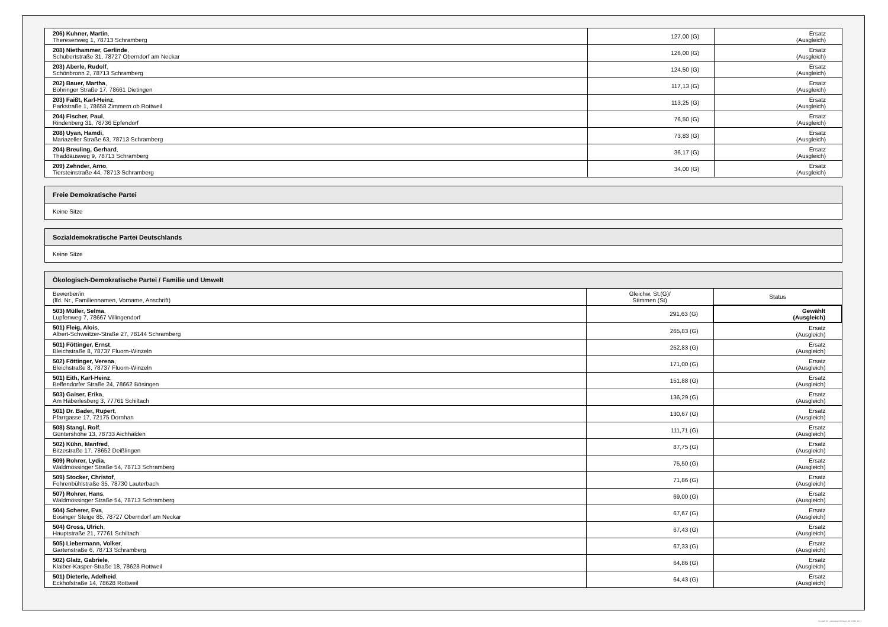| 206) Kuhner, Martin , Theresenweg 1, 78713 Schramberg | 127,00 (G) | Ersatz (Ausgleich) |
| 208) Niethammer, Gerlinde , Schubertstraße 31, 78727 Oberndorf am Neckar | 126,00 (G) | Ersatz (Ausgleich) |
| 203) Aberle, Rudolf , Schönbronn 2, 78713 Schramberg | 124,50 (G) | Ersatz (Ausgleich) |
| 202) Bauer, Martha , Böhringer Straße 17, 78661 Dietingen | 117,13 (G) | Ersatz (Ausgleich) |
| 203) Faißt, Karl-Heinz , Parkstraße 1, 78658 Zimmern ob Rottweil | 113,25 (G) | Ersatz (Ausgleich) |
| 204) Fischer, Paul , Rindenberg 31, 78736 Epfendorf | 76,50 (G) | Ersatz (Ausgleich) |
| 208) Uyan, Hamdi , Mariazeller Straße 63, 78713 Schramberg | 73,83 (G) | Ersatz (Ausgleich) |
| 204) Breuling, Gerhard , Thaddäusweg 9, 78713 Schramberg | 36,17 (G) | Ersatz (Ausgleich) |
| 209) Zehnder, Arno , Tiersteinstraße 44, 78713 Schramberg | 34,00 (G) | Ersatz (Ausgleich) |
| Freie Demokratische Partei |
| --- |
| Keine Sitze |
| Sozialdemokratische Partei Deutschlands |
| --- |
| Keine Sitze |
| Ökologisch-Demokratische Partei / Familie und Umwelt | | |
| --- | --- | --- |
| Bewerber/in (lfd. Nr., Familiennamen, Vorname, Anschrift) | Gleichw. St.(G)/ Stimmen (St) | Status |
| 503) Müller, Selma , Lupfenweg 7, 78667 Villingendorf | 291,63 (G) | Gewählt (Ausgleich) |
| 501) Fleig, Alois , Albert-Schweitzer-Straße 27, 78144 Schramberg | 265,83 (G) | Ersatz (Ausgleich) |
| 501) Föttinger, Ernst , Bleichstraße 8, 78737 Fluorn-Winzeln | 252,83 (G) | Ersatz (Ausgleich) |
| 502) Föttinger, Verena , Bleichstraße 8, 78737 Fluorn-Winzeln | 171,00 (G) | Ersatz (Ausgleich) |
| 501) Eith, Karl-Heinz , Beffendorfer Straße 24, 78662 Bösingen | 151,88 (G) | Ersatz (Ausgleich) |
| 503) Gaiser, Erika , Am Häberlesberg 3, 77761 Schiltach | 136,29 (G) | Ersatz (Ausgleich) |
| 501) Dr. Bader, Rupert , Pfarrgasse 17, 72175 Dornhan | 130,67 (G) | Ersatz (Ausgleich) |
| 508) Stangl, Rolf , Güntershöhe 13, 78733 Aichhalden | 111,71 (G) | Ersatz (Ausgleich) |
| 502) Kühn, Manfred , Bitzestraße 17, 78652 Deißlingen | 87,75 (G) | Ersatz (Ausgleich) |
| 509) Rohrer, Lydia , Waldmössinger Straße 54, 78713 Schramberg | 75,50 (G) | Ersatz (Ausgleich) |
| 509) Stocker, Christof , Fohrenbühlstraße 35, 78730 Lauterbach | 71,86 (G) | Ersatz (Ausgleich) |
| 507) Rohrer, Hans , Waldmössinger Straße 54, 78713 Schramberg | 69,00 (G) | Ersatz (Ausgleich) |
| 504) Scherer, Eva , Bösinger Steige 85, 78727 Oberndorf am Neckar | 67,67 (G) | Ersatz (Ausgleich) |
| 504) Gross, Ulrich , Hauptstraße 21, 77761 Schiltach | 67,43 (G) | Ersatz (Ausgleich) |
| 505) Liebermann, Volker , Gartenstraße 6, 78713 Schramberg | 67,33 (G) | Ersatz (Ausgleich) |
| 502) Glatz, Gabriele , Klaiber-Kasper-Straße 18, 78628 Rottweil | 64,86 (G) | Ersatz (Ausgleich) |
| 501) Dieterle, Adelheid , Eckhofstraße 14, 78628 Rottweil | 64,43 (G) | Ersatz (Ausgleich) |
PC-Wahl 9.0 - Landratsamt Rottweil - 26.6.2014, 10:11